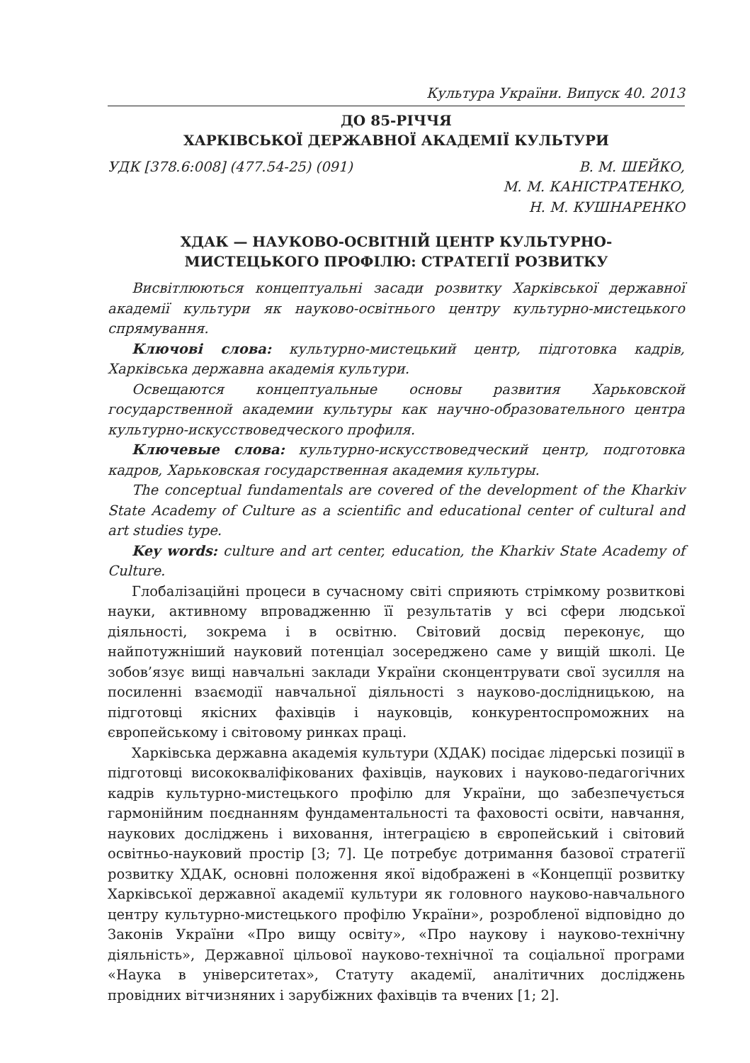Культура України. Випуск 40. 2013
ДО 85-РІЧЧЯ
ХАРКІВСЬКОЇ ДЕРЖАВНОЇ АКАДЕМІЇ КУЛЬТУРИ
УДК [378.6:008] (477.54-25) (091) В. М. ШЕЙКО,
М. М. КАНІСТРАТЕНКО,
Н. М. КУШНАРЕНКО
ХДАК — НАУКОВО-ОСВІТНІЙ ЦЕНТР КУЛЬТУРНО-
МИСТЕЦЬКОГО ПРОФІЛЮ: СТРАТЕГІЇ РОЗВИТКУ
Висвітлюються концептуальні засади розвитку Харківської державної академії культури як науково-освітнього центру культурно-мистецького спрямування.
Ключові слова: культурно-мистецький центр, підготовка кадрів, Харківська державна академія культури.
Освещаются концептуальные основы развития Харьковской государственной академии культуры как научно-образовательного центра культурно-искусствоведческого профиля.
Ключевые слова: культурно-искусствоведческий центр, подготовка кадров, Харьковская государственная академия культуры.
The conceptual fundamentals are covered of the development of the Kharkiv State Academy of Culture as a scientific and educational center of cultural and art studies type.
Key words: culture and art center, education, the Kharkiv State Academy of Culture.
Глобалізаційні процеси в сучасному світі сприяють стрімкому розвиткові науки, активному впровадженню її результатів у всі сфери людської діяльності, зокрема і в освітню. Світовий досвід переконує, що найпотужніший науковий потенціал зосереджено саме у вищій школі. Це зобов’язує вищі навчальні заклади України сконцентрувати свої зусилля на посиленні взаємодії навчальної діяльності з науково-дослідницькою, на підготовці якісних фахівців і науковців, конкурентоспроможних на європейському і світовому ринках праці.
Харківська державна академія культури (ХДАК) посідає лідерські позиції в підготовці висококваліфікованих фахівців, наукових і науково-педагогічних кадрів культурно-мистецького профілю для України, що забезпечується гармонійним поєднанням фундаментальності та фаховості освіти, навчання, наукових досліджень і виховання, інтеграцією в європейський і світовий освітньо-науковий простір [3; 7]. Це потребує дотримання базової стратегії розвитку ХДАК, основні положення якої відображені в «Концепції розвитку Харківської державної академії культури як головного науково-навчального центру культурно-мистецького профілю України», розробленої відповідно до Законів України «Про вищу освіту», «Про наукову і науково-технічну діяльність», Державної цільової науково-технічної та соціальної програми «Наука в університетах», Статуту академії, аналітичних досліджень провідних вітчизняних і зарубіжних фахівців та вчених [1; 2].